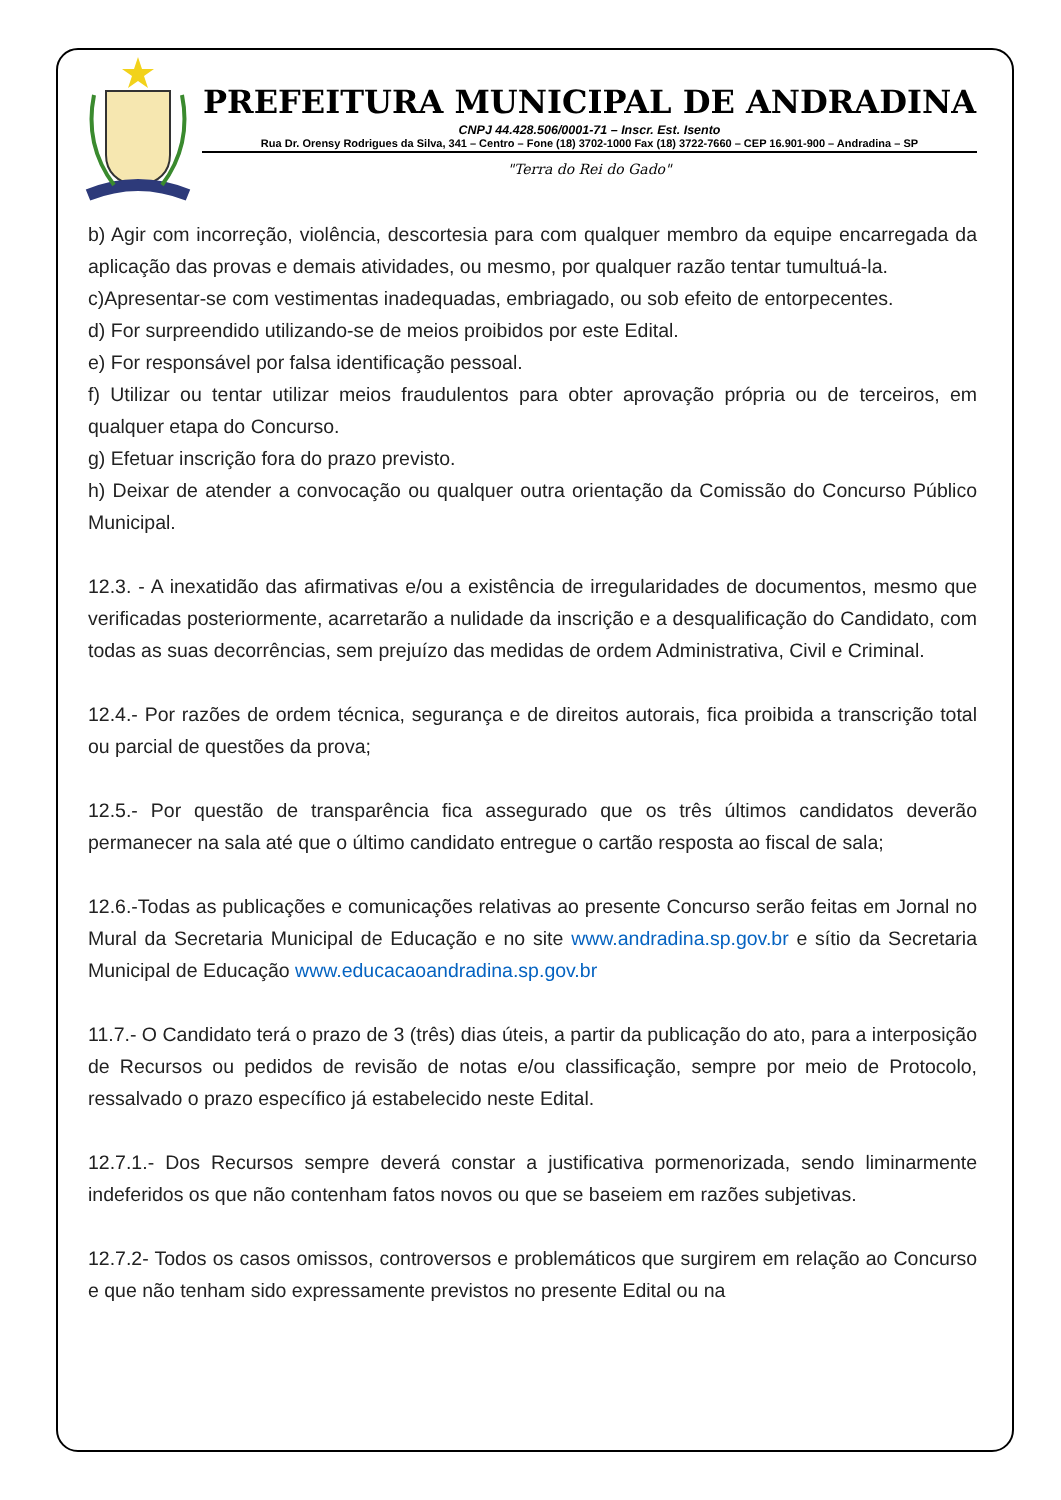PREFEITURA MUNICIPAL DE ANDRADINA
CNPJ 44.428.506/0001-71 – Inscr. Est. Isento
Rua Dr. Orensy Rodrigues da Silva, 341 – Centro – Fone (18) 3702-1000 Fax (18) 3722-7660 – CEP 16.901-900 – Andradina – SP
"Terra do Rei do Gado"
b) Agir com incorreção, violência, descortesia para com qualquer membro da equipe encarregada da aplicação das provas e demais atividades, ou mesmo, por qualquer razão tentar tumultuá-la.
c)Apresentar-se com vestimentas inadequadas, embriagado, ou sob efeito de entorpecentes.
d) For surpreendido utilizando-se de meios proibidos por este Edital.
e) For responsável por falsa identificação pessoal.
f) Utilizar ou tentar utilizar meios fraudulentos para obter aprovação própria ou de terceiros, em qualquer etapa do Concurso.
g) Efetuar inscrição fora do prazo previsto.
h) Deixar de atender a convocação ou qualquer outra orientação da Comissão do Concurso Público Municipal.
12.3. - A inexatidão das afirmativas e/ou a existência de irregularidades de documentos, mesmo que verificadas posteriormente, acarretarão a nulidade da inscrição e a desqualificação do Candidato, com todas as suas decorrências, sem prejuízo das medidas de ordem Administrativa, Civil e Criminal.
12.4.- Por razões de ordem técnica, segurança e de direitos autorais, fica proibida a transcrição total ou parcial de questões da prova;
12.5.- Por questão de transparência fica assegurado que os três últimos candidatos deverão permanecer na sala até que o último candidato entregue o cartão resposta ao fiscal de sala;
12.6.-Todas as publicações e comunicações relativas ao presente Concurso serão feitas em Jornal no Mural da Secretaria Municipal de Educação e no site www.andradina.sp.gov.br e sítio da Secretaria Municipal de Educação www.educacaoandradina.sp.gov.br
11.7.- O Candidato terá o prazo de 3 (três) dias úteis, a partir da publicação do ato, para a interposição de Recursos ou pedidos de revisão de notas e/ou classificação, sempre por meio de Protocolo, ressalvado o prazo específico já estabelecido neste Edital.
12.7.1.- Dos Recursos sempre deverá constar a justificativa pormenorizada, sendo liminarmente indeferidos os que não contenham fatos novos ou que se baseiem em razões subjetivas.
12.7.2- Todos os casos omissos, controversos e problemáticos que surgirem em relação ao Concurso e que não tenham sido expressamente previstos no presente Edital ou na